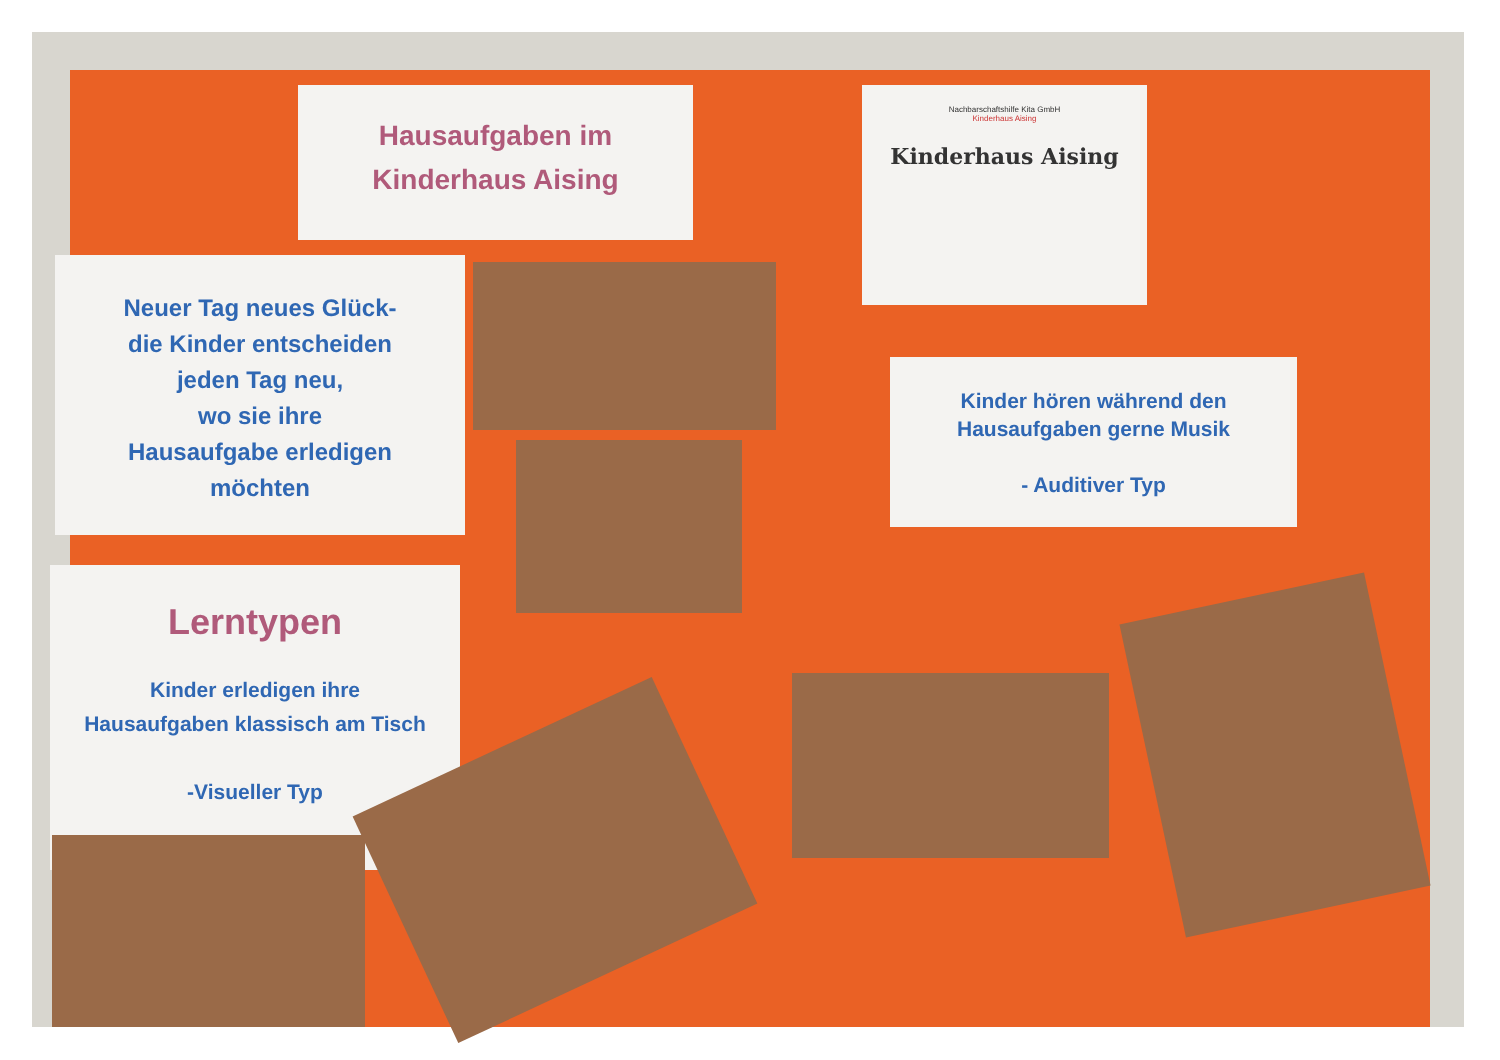Hausaufgaben im
Kinderhaus Aising
Nachbarschaftshilfe Kita GmbH
Kinderhaus Aising
Kinderhaus Aising
Neuer Tag neues Glück-
die Kinder entscheiden
jeden Tag neu,
wo sie ihre
Hausaufgabe erledigen
möchten
Kinder hören während den
Hausaufgaben gerne Musik
- Auditiver Typ
Lerntypen
Kinder erledigen ihre
Hausaufgaben klassisch am Tisch
-Visueller Typ